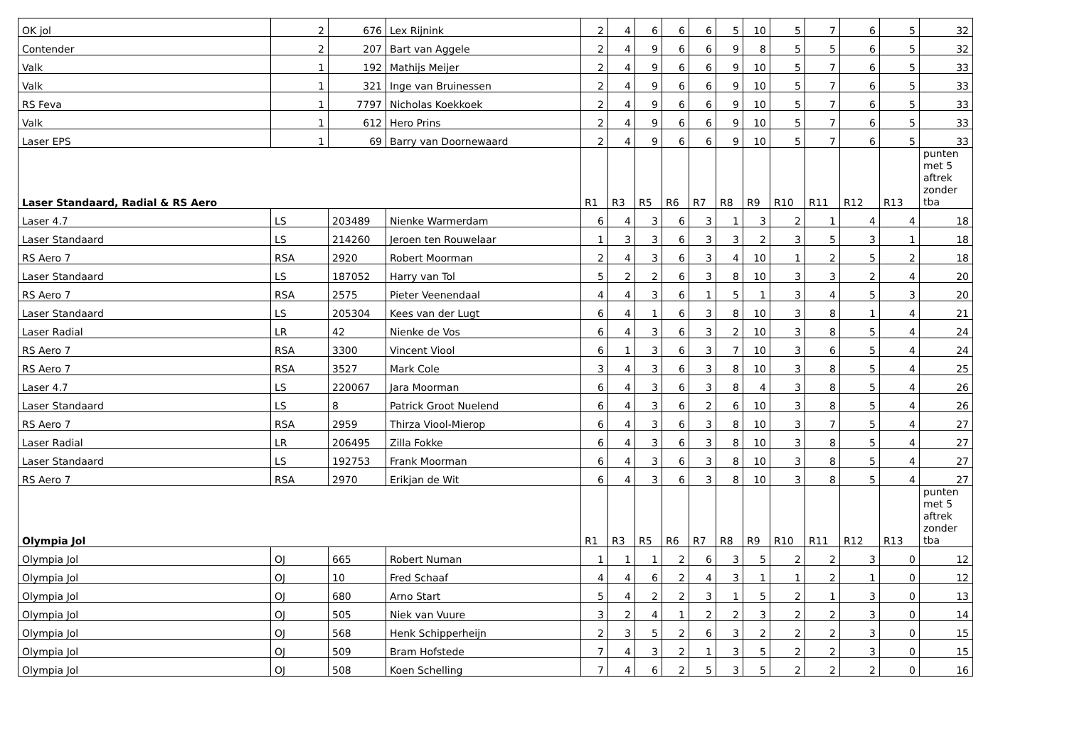| OK jol | 2 | 676 | Lex Rijnink | 2 | 4 | 6 | 6 | 6 | 5 | 10 | 5 | 7 | 6 | 5 | 32 |
| Contender | 2 | 207 | Bart van Aggele | 2 | 4 | 9 | 6 | 6 | 9 | 8 | 5 | 5 | 6 | 5 | 32 |
| Valk | 1 | 192 | Mathijs Meijer | 2 | 4 | 9 | 6 | 6 | 9 | 10 | 5 | 7 | 6 | 5 | 33 |
| Valk | 1 | 321 | Inge van Bruinessen | 2 | 4 | 9 | 6 | 6 | 9 | 10 | 5 | 7 | 6 | 5 | 33 |
| RS Feva | 1 | 7797 | Nicholas Koekkoek | 2 | 4 | 9 | 6 | 6 | 9 | 10 | 5 | 7 | 6 | 5 | 33 |
| Valk | 1 | 612 | Hero Prins | 2 | 4 | 9 | 6 | 6 | 9 | 10 | 5 | 7 | 6 | 5 | 33 |
| Laser EPS | 1 | 69 | Barry van Doornewaard | 2 | 4 | 9 | 6 | 6 | 9 | 10 | 5 | 7 | 6 | 5 | 33 |
| Laser Standaard, Radial & RS Aero | | | | R1 | R3 | R5 | R6 | R7 | R8 | R9 | R10 | R11 | R12 | R13 | punten met 5 aftrek zonder tba |
| Laser 4.7 | LS | 203489 | Nienke Warmerdam | 6 | 4 | 3 | 6 | 3 | 1 | 3 | 2 | 1 | 4 | 4 | 18 |
| Laser Standaard | LS | 214260 | Jeroen ten Rouwelaar | 1 | 3 | 3 | 6 | 3 | 3 | 2 | 3 | 5 | 3 | 1 | 18 |
| RS Aero 7 | RSA | 2920 | Robert Moorman | 2 | 4 | 3 | 6 | 3 | 4 | 10 | 1 | 2 | 5 | 2 | 18 |
| Laser Standaard | LS | 187052 | Harry van Tol | 5 | 2 | 2 | 6 | 3 | 8 | 10 | 3 | 3 | 2 | 4 | 20 |
| RS Aero 7 | RSA | 2575 | Pieter Veenendaal | 4 | 4 | 3 | 6 | 1 | 5 | 1 | 3 | 4 | 5 | 3 | 20 |
| Laser Standaard | LS | 205304 | Kees van der Lugt | 6 | 4 | 1 | 6 | 3 | 8 | 10 | 3 | 8 | 1 | 4 | 21 |
| Laser Radial | LR | 42 | Nienke de Vos | 6 | 4 | 3 | 6 | 3 | 2 | 10 | 3 | 8 | 5 | 4 | 24 |
| RS Aero 7 | RSA | 3300 | Vincent Viool | 6 | 1 | 3 | 6 | 3 | 7 | 10 | 3 | 6 | 5 | 4 | 24 |
| RS Aero 7 | RSA | 3527 | Mark Cole | 3 | 4 | 3 | 6 | 3 | 8 | 10 | 3 | 8 | 5 | 4 | 25 |
| Laser 4.7 | LS | 220067 | Jara Moorman | 6 | 4 | 3 | 6 | 3 | 8 | 4 | 3 | 8 | 5 | 4 | 26 |
| Laser Standaard | LS | 8 | Patrick Groot Nuelend | 6 | 4 | 3 | 6 | 2 | 6 | 10 | 3 | 8 | 5 | 4 | 26 |
| RS Aero 7 | RSA | 2959 | Thirza Viool-Mierop | 6 | 4 | 3 | 6 | 3 | 8 | 10 | 3 | 7 | 5 | 4 | 27 |
| Laser Radial | LR | 206495 | Zilla Fokke | 6 | 4 | 3 | 6 | 3 | 8 | 10 | 3 | 8 | 5 | 4 | 27 |
| Laser Standaard | LS | 192753 | Frank Moorman | 6 | 4 | 3 | 6 | 3 | 8 | 10 | 3 | 8 | 5 | 4 | 27 |
| RS Aero 7 | RSA | 2970 | Erikjan de Wit | 6 | 4 | 3 | 6 | 3 | 8 | 10 | 3 | 8 | 5 | 4 | 27 |
| Olympia Jol | | | | R1 | R3 | R5 | R6 | R7 | R8 | R9 | R10 | R11 | R12 | R13 | punten met 5 aftrek zonder tba |
| Olympia Jol | OJ | 665 | Robert Numan | 1 | 1 | 1 | 2 | 6 | 3 | 5 | 2 | 2 | 3 | 0 | 12 |
| Olympia Jol | OJ | 10 | Fred Schaaf | 4 | 4 | 6 | 2 | 4 | 3 | 1 | 1 | 2 | 1 | 0 | 12 |
| Olympia Jol | OJ | 680 | Arno Start | 5 | 4 | 2 | 2 | 3 | 1 | 5 | 2 | 1 | 3 | 0 | 13 |
| Olympia Jol | OJ | 505 | Niek van Vuure | 3 | 2 | 4 | 1 | 2 | 2 | 3 | 2 | 2 | 3 | 0 | 14 |
| Olympia Jol | OJ | 568 | Henk Schipperheijn | 2 | 3 | 5 | 2 | 6 | 3 | 2 | 2 | 2 | 3 | 0 | 15 |
| Olympia Jol | OJ | 509 | Bram Hofstede | 7 | 4 | 3 | 2 | 1 | 3 | 5 | 2 | 2 | 3 | 0 | 15 |
| Olympia Jol | OJ | 508 | Koen Schelling | 7 | 4 | 6 | 2 | 5 | 3 | 5 | 2 | 2 | 2 | 0 | 16 |